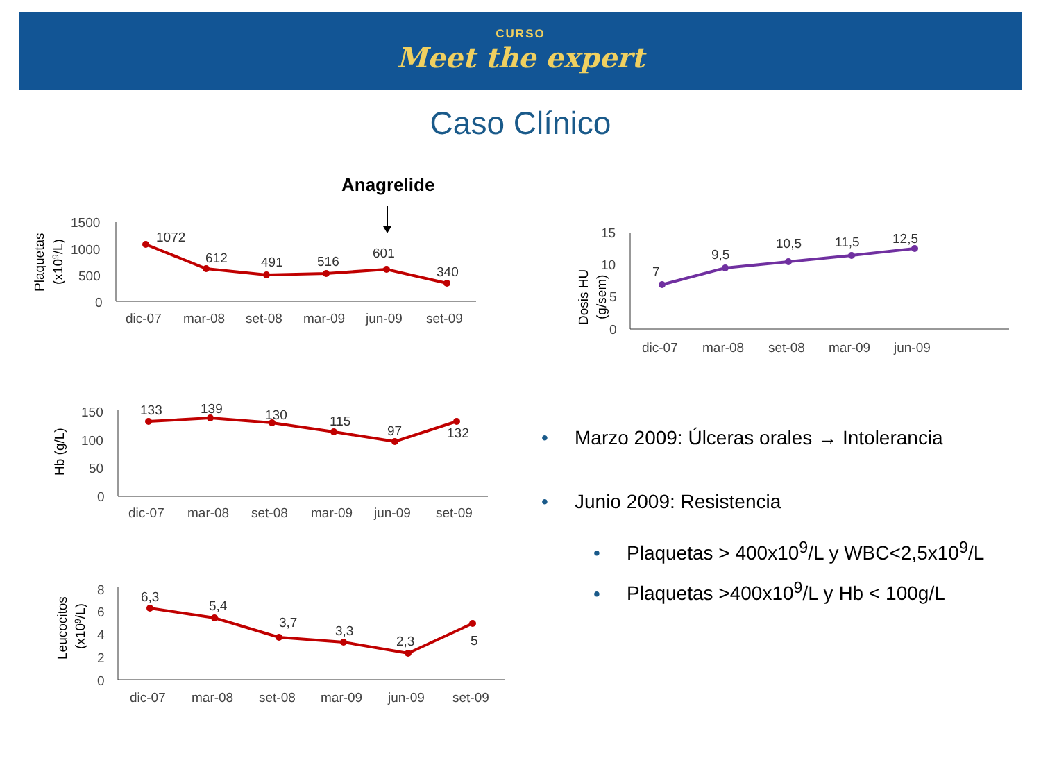CURSO
Meet the expert
Caso Clínico
Anagrelide
1500
1000
500
0
dic-07
mar-08
set-08
mar-09
jun-09
set-09
Plaquetas
(x109/L)
1072
612
491
516
601
340
15
10
5
0
dic-07
mar-08
set-08
mar-09
jun-09
Dosis HU
(g/sem)
7
9,5
10,5
11,5
12,5
150
100
50
0
dic-07
mar-08
set-08
mar-09
jun-09
set-09
Hb (g/L)
133
139
130
115
97
132
8
6
4
2
0
dic-07
mar-08
set-08
mar-09
jun-09
set-09
Leucocitos
(x109/L)
6,3
5,4
3,7
3,3
2,3
5
• Marzo 2009: Úlceras orales → Intolerancia
• Junio 2009: Resistencia
• Plaquetas > 400x10<sup>9</sup>/L y WBC<2,5x10<sup>9</sup>/L
• Plaquetas >400x10<sup>9</sup>/L y Hb < 100g/L